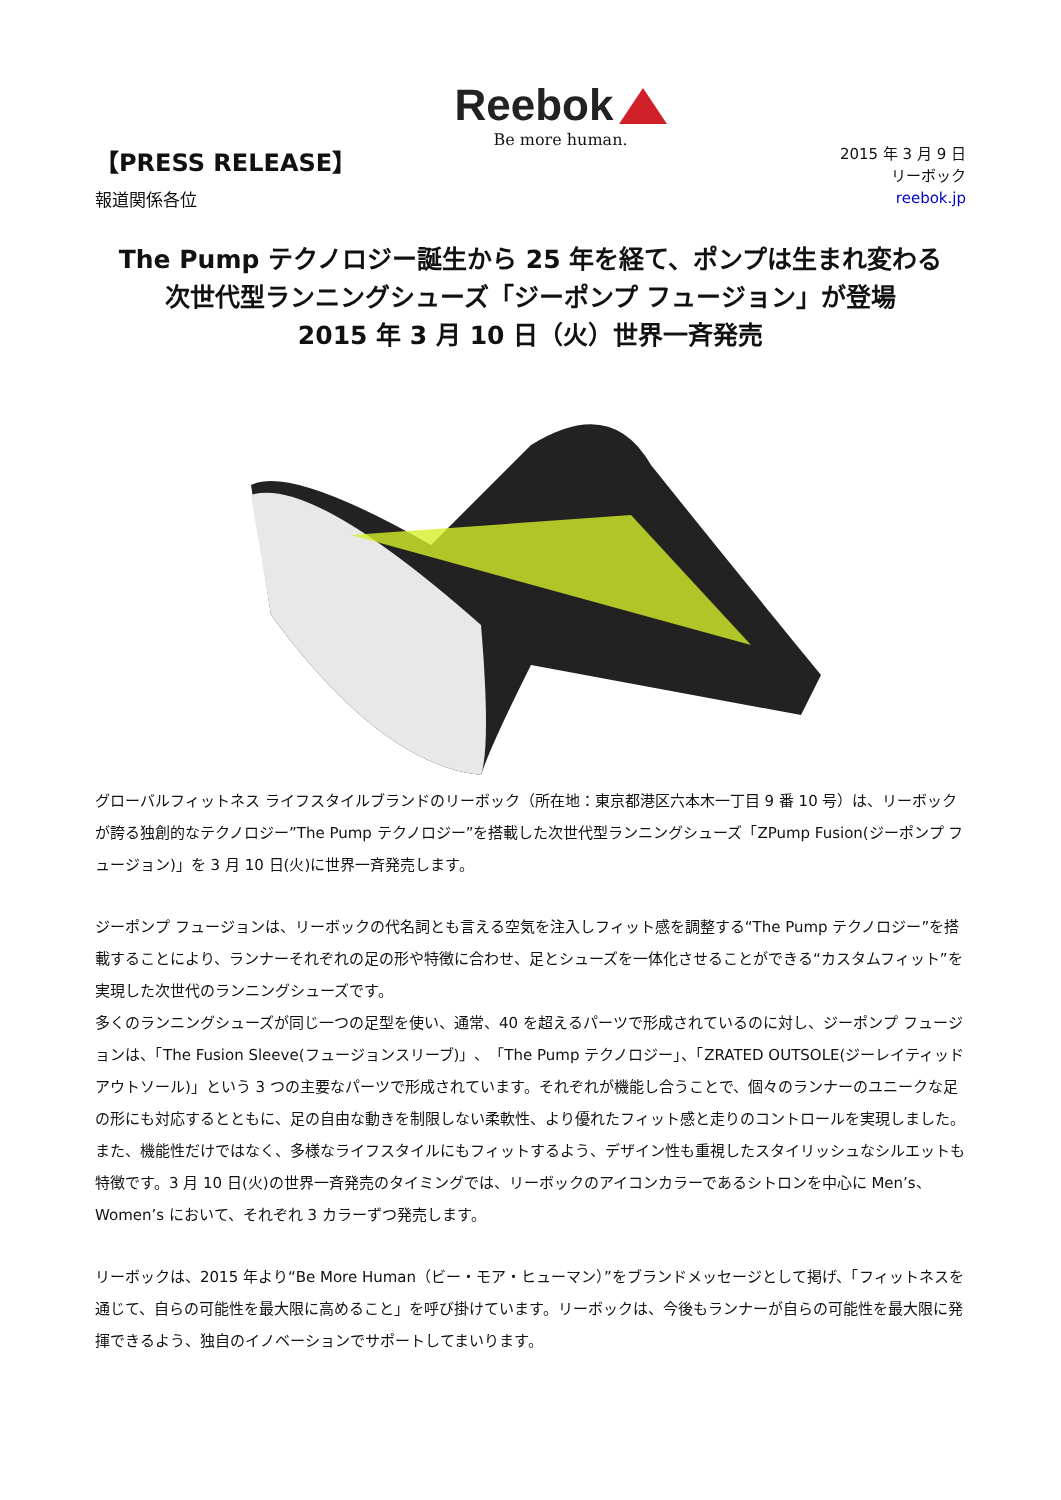Reebok
Be more human.
【PRESS RELEASE】
報道関係各位
2015 年 3 月 9 日
リーボック
reebok.jp
The Pump テクノロジー誕生から 25 年を経て、ポンプは生まれ変わる
次世代型ランニングシューズ「ジーポンプ フュージョン」が登場
2015 年 3 月 10 日（火）世界一斉発売
グローバルフィットネス ライフスタイルブランドのリーボック（所在地：東京都港区六本木一丁目 9 番 10 号）は、リーボックが誇る独創的なテクノロジー”The Pump テクノロジー”を搭載した次世代型ランニングシューズ「ZPump Fusion(ジーポンプ フュージョン)」を 3 月 10 日(火)に世界一斉発売します。
ジーポンプ フュージョンは、リーボックの代名詞とも言える空気を注入しフィット感を調整する“The Pump テクノロジー”を搭載することにより、ランナーそれぞれの足の形や特徴に合わせ、足とシューズを一体化させることができる“カスタムフィット”を実現した次世代のランニングシューズです。
多くのランニングシューズが同じ一つの足型を使い、通常、40 を超えるパーツで形成されているのに対し、ジーポンプ フュージョンは、「The Fusion Sleeve(フュージョンスリーブ)」、「The Pump テクノロジー」、「ZRATED OUTSOLE(ジーレイティッド アウトソール)」という 3 つの主要なパーツで形成されています。それぞれが機能し合うことで、個々のランナーのユニークな足の形にも対応するとともに、足の自由な動きを制限しない柔軟性、より優れたフィット感と走りのコントロールを実現しました。また、機能性だけではなく、多様なライフスタイルにもフィットするよう、デザイン性も重視したスタイリッシュなシルエットも特徴です。3 月 10 日(火)の世界一斉発売のタイミングでは、リーボックのアイコンカラーであるシトロンを中心に Men’s、Women’s において、それぞれ 3 カラーずつ発売します。
リーボックは、2015 年より“Be More Human（ビー・モア・ヒューマン）”をブランドメッセージとして掲げ、「フィットネスを通じて、自らの可能性を最大限に高めること」を呼び掛けています。リーボックは、今後もランナーが自らの可能性を最大限に発揮できるよう、独自のイノベーションでサポートしてまいります。